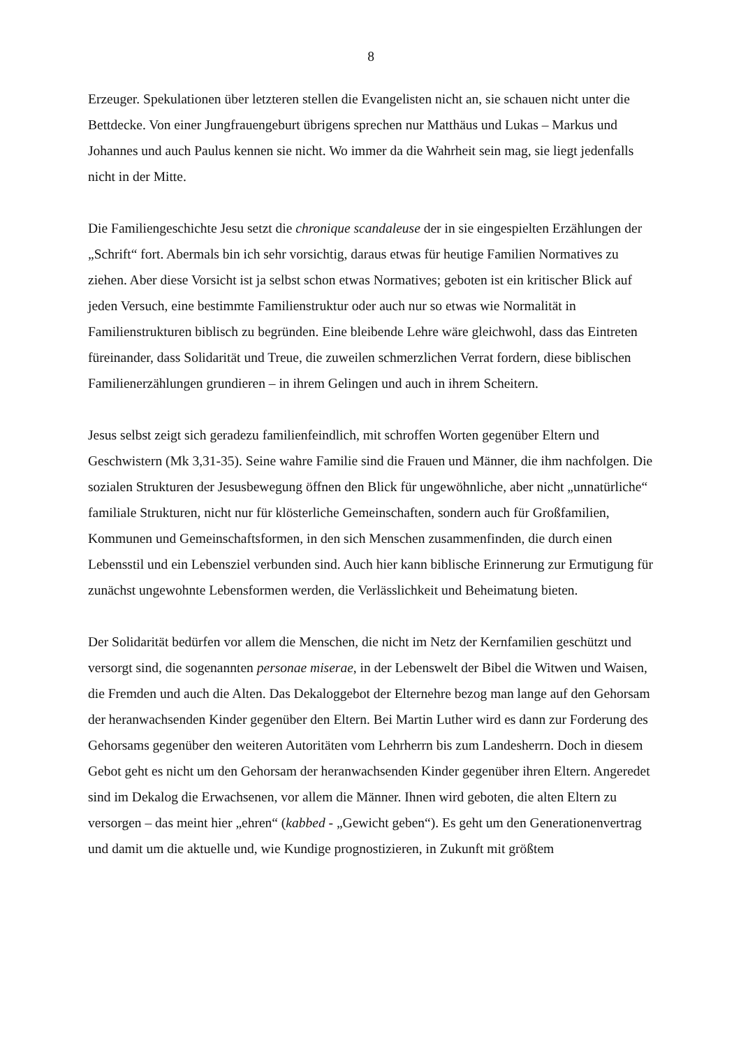8
Erzeuger. Spekulationen über letzteren stellen die Evangelisten nicht an, sie schauen nicht unter die Bettdecke. Von einer Jungfrauengeburt übrigens sprechen nur Matthäus und Lukas – Markus und Johannes und auch Paulus kennen sie nicht. Wo immer da die Wahrheit sein mag, sie liegt jedenfalls nicht in der Mitte.
Die Familiengeschichte Jesu setzt die chronique scandaleuse der in sie eingespielten Erzählungen der „Schrift“ fort. Abermals bin ich sehr vorsichtig, daraus etwas für heutige Familien Normatives zu ziehen. Aber diese Vorsicht ist ja selbst schon etwas Normatives; geboten ist ein kritischer Blick auf jeden Versuch, eine bestimmte Familienstruktur oder auch nur so etwas wie Normalität in Familienstrukturen biblisch zu begründen. Eine bleibende Lehre wäre gleichwohl, dass das Eintreten füreinander, dass Solidarität und Treue, die zuweilen schmerzlichen Verrat fordern, diese biblischen Familienerzählungen grundieren – in ihrem Gelingen und auch in ihrem Scheitern.
Jesus selbst zeigt sich geradezu familienfeindlich, mit schroffen Worten gegenüber Eltern und Geschwistern (Mk 3,31-35). Seine wahre Familie sind die Frauen und Männer, die ihm nachfolgen. Die sozialen Strukturen der Jesusbewegung öffnen den Blick für ungewöhnliche, aber nicht „unnatürliche“ familiale Strukturen, nicht nur für klösterliche Gemeinschaften, sondern auch für Großfamilien, Kommunen und Gemeinschaftsformen, in den sich Menschen zusammenfinden, die durch einen Lebensstil und ein Lebensziel verbunden sind. Auch hier kann biblische Erinnerung zur Ermutigung für zunächst ungewohnte Lebensformen werden, die Verlässlichkeit und Beheimatung bieten.
Der Solidarität bedürfen vor allem die Menschen, die nicht im Netz der Kernfamilien geschützt und versorgt sind, die sogenannten personae miserae, in der Lebenswelt der Bibel die Witwen und Waisen, die Fremden und auch die Alten. Das Dekaloggebot der Elternehre bezog man lange auf den Gehorsam der heranwachsenden Kinder gegenüber den Eltern. Bei Martin Luther wird es dann zur Forderung des Gehorsams gegenüber den weiteren Autoritäten vom Lehrherrn bis zum Landesherrn. Doch in diesem Gebot geht es nicht um den Gehorsam der heranwachsenden Kinder gegenüber ihren Eltern. Angeredet sind im Dekalog die Erwachsenen, vor allem die Männer. Ihnen wird geboten, die alten Eltern zu versorgen – das meint hier „ehren“ (kabbed - „Gewicht geben“). Es geht um den Generationenvertrag und damit um die aktuelle und, wie Kundige prognostizieren, in Zukunft mit größtem